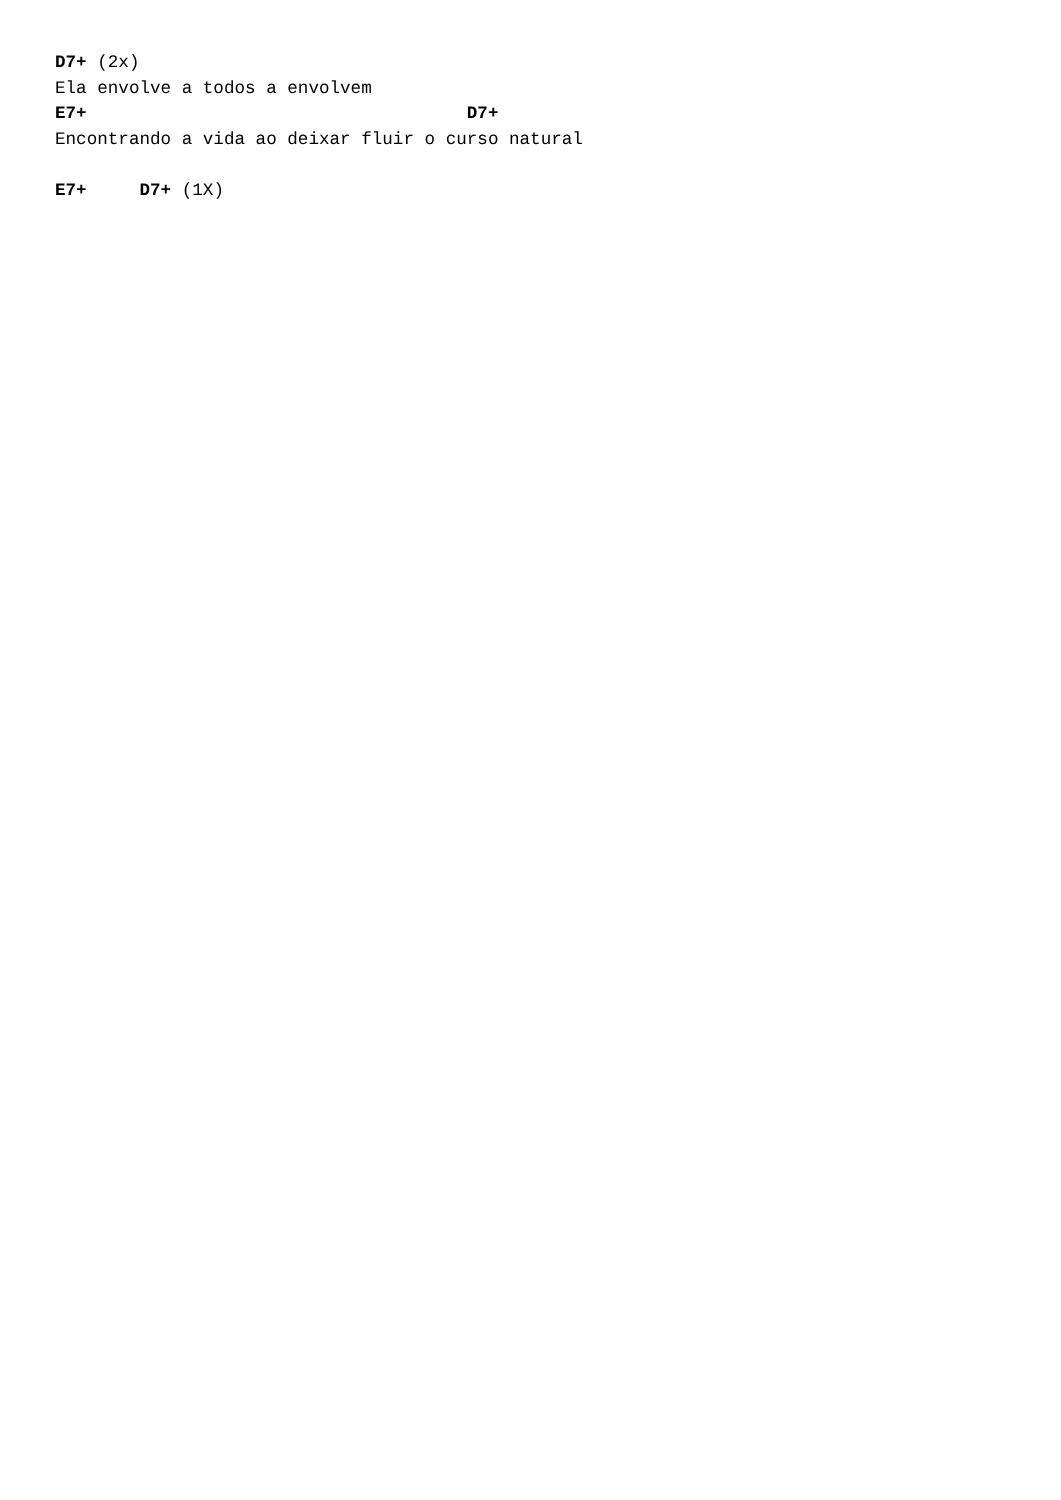D7+ (2x)
Ela envolve a todos a envolvem
E7+                                    D7+
Encontrando a vida ao deixar fluir o curso natural
 
E7+     D7+ (1X)